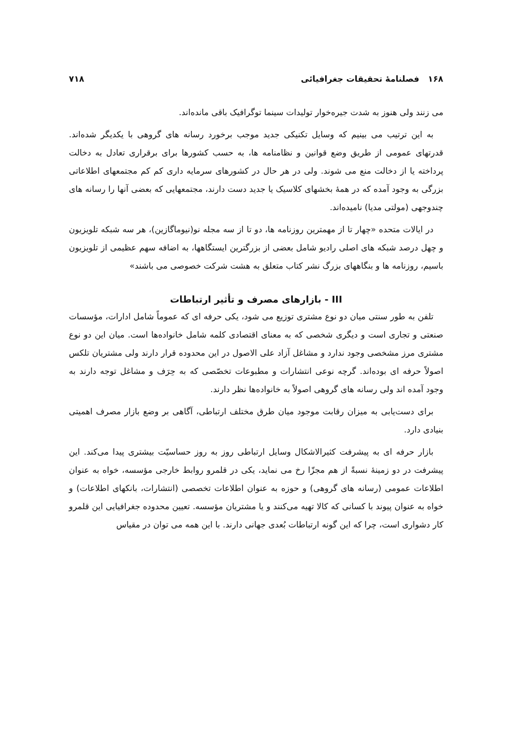۱۶۸ فصلنامهٔ تحقیقات جغرافیائی ۷۱۸
می زنند ولی هنوز به شدت جیره‌خوار تولیدات سینما توگرافیک باقی مانده‌اند.
به این ترتیب می بینیم که وسایل تکنیکی جدید موجب برخورد رسانه های گروهی با یکدیگر شده‌اند. قدرتهای عمومی از طریق وضع قوانین و نظامنامه ها، به حسب کشورها برای برقراری تعادل به دخالت پرداخته یا از دخالت منع می شوند. ولی در هر حال در کشورهای سرمایه داری کم کم مجتمعهای اطلاعاتی بزرگی به وجود آمده که در همهٔ بخشهای کلاسیک یا جدید دست دارند، مجتمعهایی که بعضی آنها را رسانه های چندوجهی (مولتی مدیا) نامیده‌اند.
در ایالات متحده «چهار تا از مهمترین روزنامه ها، دو تا از سه مجله نو(نیوماگازین)، هر سه شبکه تلویزیون و چهل درصد شبکه های اصلی رادیو شامل بعضی از بزرگترین ایستگاهها، به اضافه سهم عظیمی از تلویزیون باسیم، روزنامه ها و بنگاههای بزرگ نشر کتاب متعلق به هشت شرکت خصوصی می باشند»
III - بازارهای مصرف و تأثیر ارتباطات
تلفن به طور سنتی میان دو نوع مشتری توزیع می شود، یکی حرفه ای که عموماً شامل ادارات، مؤسسات صنعتی و تجاری است و دیگری شخصی که به معنای اقتصادی کلمه شامل خانواده‌ها است. میان این دو نوع مشتری مرز مشخصی وجود ندارد و مشاغل آزاد علی الاصول در این محدوده قرار دارند ولی مشتریان تلکس اصولاً حرفه ای بوده‌اند. گرچه نوعی انتشارات و مطبوعات تخصّصی که به حِرَف و مشاغل توجه دارند به وجود آمده اند ولی رسانه های گروهی اصولاً به خانواده‌ها نظر دارند.
برای دست‌یابی به میزان رقابت موجود میان طرق مختلف ارتباطی، آگاهی بر وضع بازار مصرف اهمیتی بنیادی دارد.
بازار حرفه ای به پیشرفت کثیرالاشکال وسایل ارتباطی روز به روز حساسیّت بیشتری پیدا می‌کند. این پیشرفت در دو زمینهٔ نسبةً از هم مجزّا رخ می نماید، یکی در قلمرو روابط خارجی مؤسسه، خواه به عنوان اطلاعات عمومی (رسانه های گروهی) و حوزه به عنوان اطلاعات تخصصی (انتشارات، بانکهای اطلاعات) و خواه به عنوان پیوند با کسانی که کالا تهیه می‌کنند و یا مشتریان مؤسسه. تعیین محدوده جغرافیایی این قلمرو کار دشواری است، چرا که این گونه ارتباطات بُعدی جهانی دارند. با این همه می توان در مقیاس